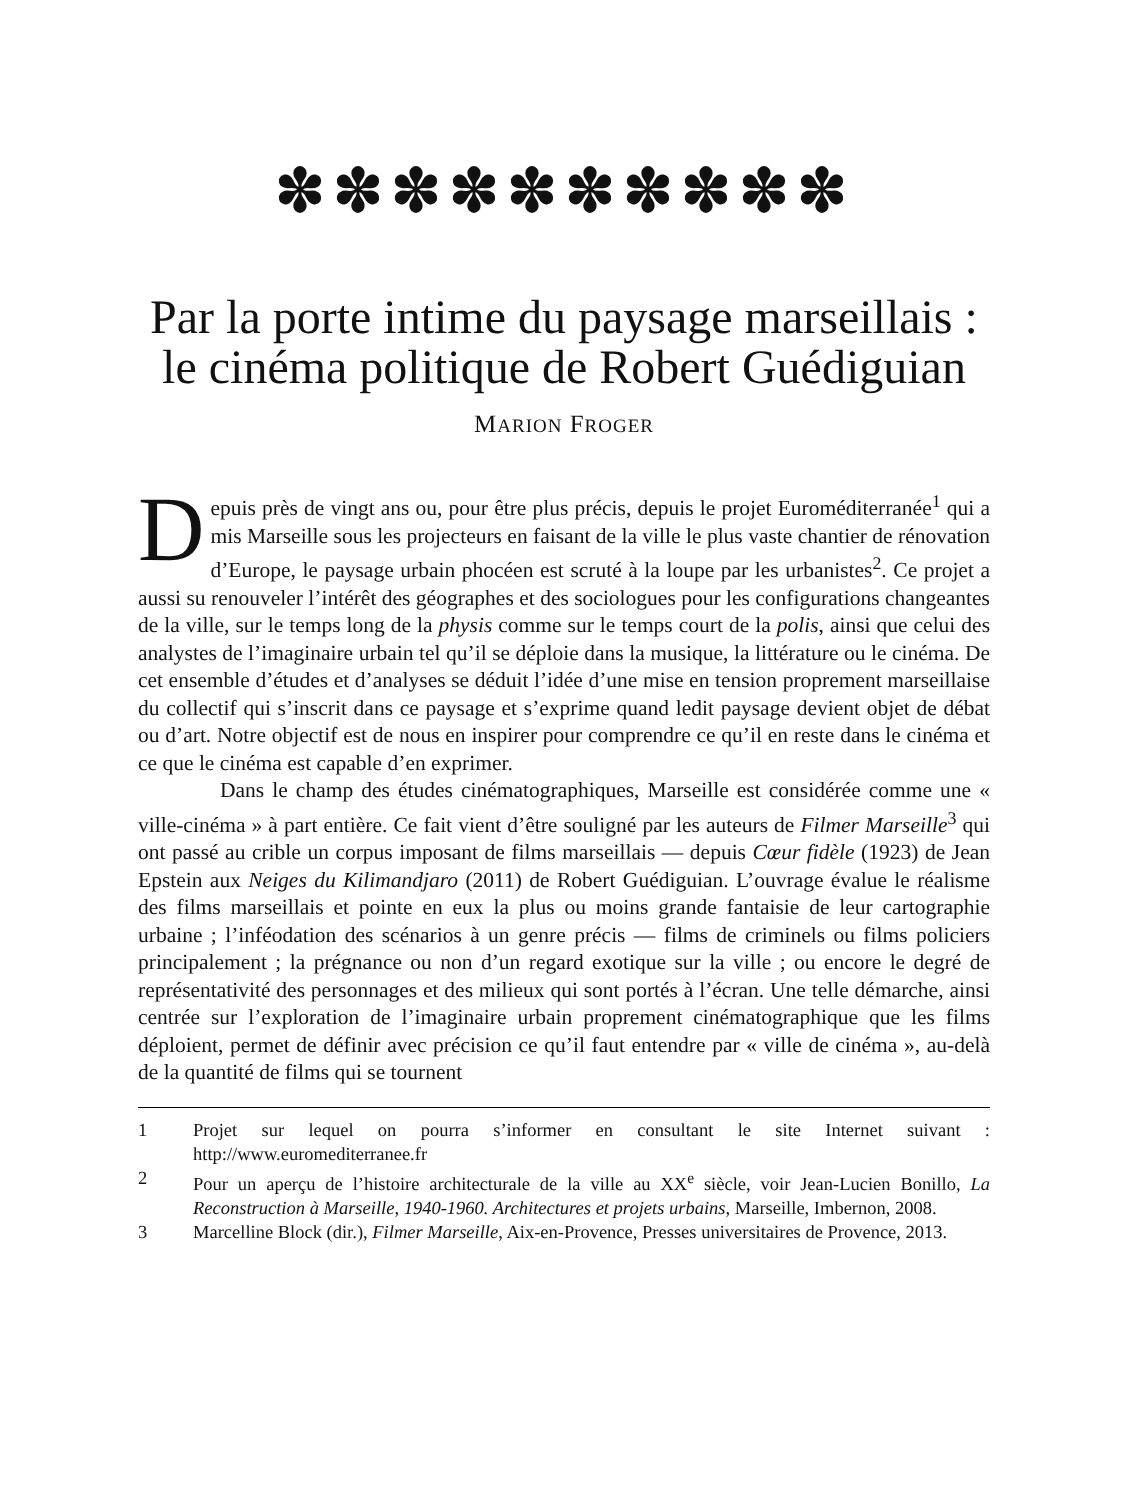✽✽✽✽✽✽✽✽✽✽
Par la porte intime du paysage marseillais : le cinéma politique de Robert Guédiguian
MARION FROGER
Depuis près de vingt ans ou, pour être plus précis, depuis le projet Euroméditerranée<sup>1</sup> qui a mis Marseille sous les projecteurs en faisant de la ville le plus vaste chantier de rénovation d’Europe, le paysage urbain phocéen est scruté à la loupe par les urbanistes<sup>2</sup>. Ce projet a aussi su renouveler l’intérêt des géographes et des sociologues pour les configurations changeantes de la ville, sur le temps long de la physis comme sur le temps court de la polis, ainsi que celui des analystes de l’imaginaire urbain tel qu’il se déploie dans la musique, la littérature ou le cinéma. De cet ensemble d’études et d’analyses se déduit l’idée d’une mise en tension proprement marseillaise du collectif qui s’inscrit dans ce paysage et s’exprime quand ledit paysage devient objet de débat ou d’art. Notre objectif est de nous en inspirer pour comprendre ce qu’il en reste dans le cinéma et ce que le cinéma est capable d’en exprimer.
Dans le champ des études cinématographiques, Marseille est considérée comme une « ville-cinéma » à part entière. Ce fait vient d’être souligné par les auteurs de Filmer Marseille<sup>3</sup> qui ont passé au crible un corpus imposant de films marseillais — depuis Cœur fidèle (1923) de Jean Epstein aux Neiges du Kilimandjaro (2011) de Robert Guédiguian. L’ouvrage évalue le réalisme des films marseillais et pointe en eux la plus ou moins grande fantaisie de leur cartographie urbaine ; l’inféodation des scénarios à un genre précis — films de criminels ou films policiers principalement ; la prégnance ou non d’un regard exotique sur la ville ; ou encore le degré de représentativité des personnages et des milieux qui sont portés à l’écran. Une telle démarche, ainsi centrée sur l’exploration de l’imaginaire urbain proprement cinématographique que les films déploient, permet de définir avec précision ce qu’il faut entendre par « ville de cinéma », au-delà de la quantité de films qui se tournent
1 Projet sur lequel on pourra s’informer en consultant le site Internet suivant : http://www.euromediterranee.fr
2 Pour un aperçu de l’histoire architecturale de la ville au XX<sup>e</sup> siècle, voir Jean-Lucien Bonillo, La Reconstruction à Marseille, 1940-1960. Architectures et projets urbains, Marseille, Imbernon, 2008.
3 Marcelline Block (dir.), Filmer Marseille, Aix-en-Provence, Presses universitaires de Provence, 2013.